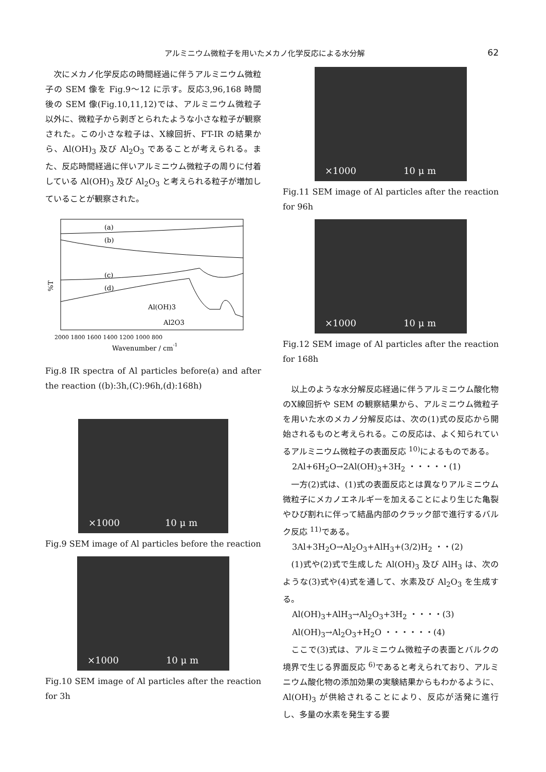アルミニウム微粒子を用いたメカノ化学反応による水分解 62
　次にメカノ化学反応の時間経過に伴うアルミニウム微粒子の SEM 像を Fig.9～12 に示す。反応3,96,168 時間後の SEM 像(Fig.10,11,12)では、アルミニウム微粒子以外に、微粒子から剥ぎとられたような小さな粒子が観察された。この小さな粒子は、X線回折、FT-IR の結果から、Al(OH)<sub>3</sub> 及び Al<sub>2</sub>O<sub>3</sub> であることが考えられる。また、反応時間経過に伴いアルミニウム微粒子の周りに付着している Al(OH)<sub>3</sub> 及び Al<sub>2</sub>O<sub>3</sub> と考えられる粒子が増加していることが観察された。
(a)
(b)
(c)
(d)
Al(OH)3
Al2O3
%T
2000 1800 1600 1400 1200 1000 800
Wavenumber / cm-1
Fig.8 IR spectra of Al particles before(a) and after the reaction ((b):3h,(C):96h,(d):168h)
×1000 10 μ m
Fig.9 SEM image of Al particles before the reaction
×1000 10 μ m
Fig.10 SEM image of Al particles after the reaction for 3h
×1000 10 μ m
Fig.11 SEM image of Al particles after the reaction for 96h
×1000 10 μ m
Fig.12 SEM image of Al particles after the reaction for 168h
　以上のような水分解反応経過に伴うアルミニウム酸化物のX線回折や SEM の観察結果から、アルミニウム微粒子を用いた水のメカノ分解反応は、次の(1)式の反応から開始されるものと考えられる。この反応は、よく知られているアルミニウム微粒子の表面反応 <sup>10)</sup>によるものである。
2Al+6H<sub>2</sub>O→2Al(OH)<sub>3</sub>+3H<sub>2</sub> ・・・・・(1)
　一方(2)式は、(1)式の表面反応とは異なりアルミニウム微粒子にメカノエネルギーを加えることにより生じた亀裂やひび割れに伴って結晶内部のクラック部で進行するバルク反応 <sup>11)</sup>である。
3Al+3H<sub>2</sub>O→Al<sub>2</sub>O<sub>3</sub>+AlH<sub>3</sub>+(3/2)H<sub>2</sub> ・・(2)
　(1)式や(2)式で生成した Al(OH)<sub>3</sub> 及び AlH<sub>3</sub> は、次のような(3)式や(4)式を通して、水素及び Al<sub>2</sub>O<sub>3</sub> を生成する。
Al(OH)<sub>3</sub>+AlH<sub>3</sub>→Al<sub>2</sub>O<sub>3</sub>+3H<sub>2</sub> ・・・・(3)
Al(OH)<sub>3</sub>→Al<sub>2</sub>O<sub>3</sub>+H<sub>2</sub>O ・・・・・・(4)
　ここで(3)式は、アルミニウム微粒子の表面とバルクの境界で生じる界面反応 <sup>6)</sup>であると考えられており、アルミニウム酸化物の添加効果の実験結果からもわかるように、Al(OH)<sub>3</sub> が供給されることにより、反応が活発に進行し、多量の水素を発生する要